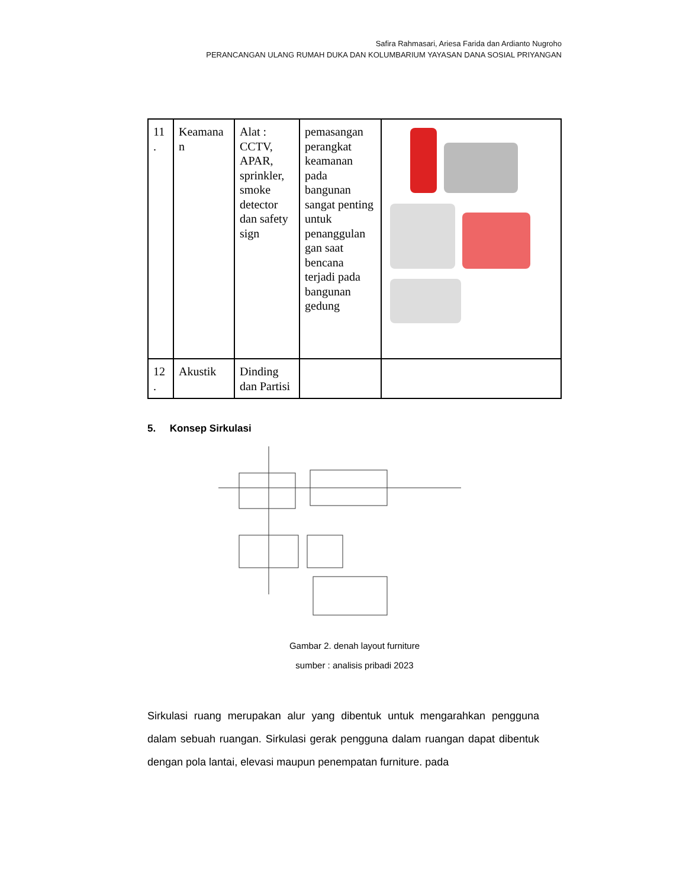Safira Rahmasari, Ariesa Farida dan Ardianto Nugroho
PERANCANGAN ULANG RUMAH DUKA DAN KOLUMBARIUM YAYASAN DANA SOSIAL PRIYANGAN
| 11 . | Keamana n | Alat : CCTV, APAR, sprinkler, smoke detector dan safety sign | pemasangan perangkat keamanan pada bangunan sangat penting untuk penanggulan gan saat bencana terjadi pada bangunan gedung | |
| 12 . | Akustik | Dinding dan Partisi | | |
5. Konsep Sirkulasi
Gambar 2. denah layout furniture
sumber : analisis pribadi 2023
Sirkulasi ruang merupakan alur yang dibentuk untuk mengarahkan pengguna dalam sebuah ruangan. Sirkulasi gerak pengguna dalam ruangan dapat dibentuk dengan pola lantai, elevasi maupun penempatan furniture. pada